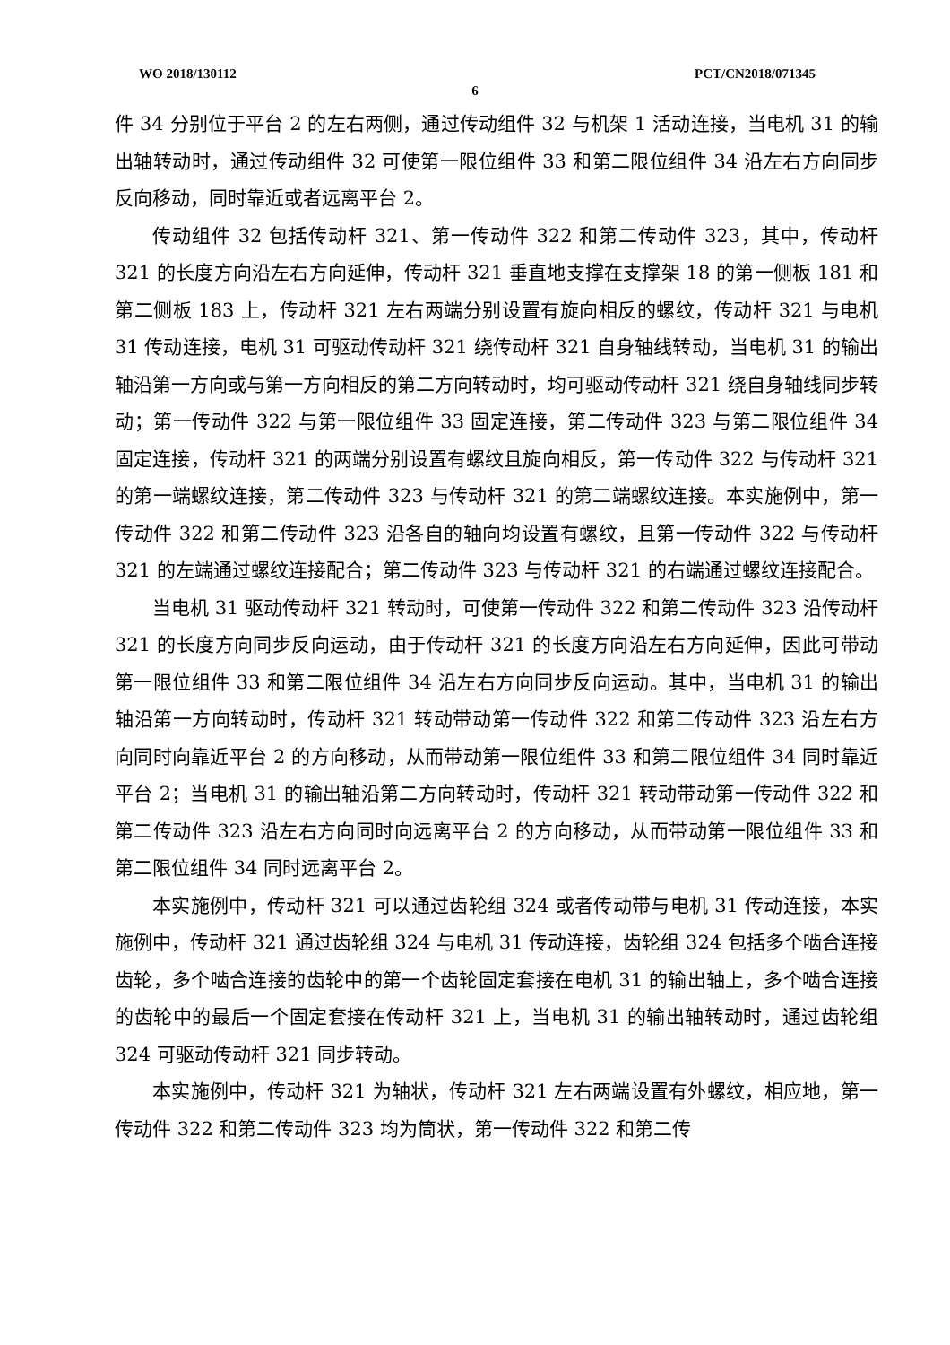WO 2018/130112 PCT/CN2018/071345
6
件 34 分别位于平台 2 的左右两侧，通过传动组件 32 与机架 1 活动连接，当电机 31 的输出轴转动时，通过传动组件 32 可使第一限位组件 33 和第二限位组件 34 沿左右方向同步反向移动，同时靠近或者远离平台 2。
传动组件 32 包括传动杆 321、第一传动件 322 和第二传动件 323，其中，传动杆 321 的长度方向沿左右方向延伸，传动杆 321 垂直地支撑在支撑架 18 的第一侧板 181 和第二侧板 183 上，传动杆 321 左右两端分别设置有旋向相反的螺纹，传动杆 321 与电机 31 传动连接，电机 31 可驱动传动杆 321 绕传动杆 321 自身轴线转动，当电机 31 的输出轴沿第一方向或与第一方向相反的第二方向转动时，均可驱动传动杆 321 绕自身轴线同步转动；第一传动件 322 与第一限位组件 33 固定连接，第二传动件 323 与第二限位组件 34 固定连接，传动杆 321 的两端分别设置有螺纹且旋向相反，第一传动件 322 与传动杆 321 的第一端螺纹连接，第二传动件 323 与传动杆 321 的第二端螺纹连接。本实施例中，第一传动件 322 和第二传动件 323 沿各自的轴向均设置有螺纹，且第一传动件 322 与传动杆 321 的左端通过螺纹连接配合；第二传动件 323 与传动杆 321 的右端通过螺纹连接配合。
当电机 31 驱动传动杆 321 转动时，可使第一传动件 322 和第二传动件 323 沿传动杆 321 的长度方向同步反向运动，由于传动杆 321 的长度方向沿左右方向延伸，因此可带动第一限位组件 33 和第二限位组件 34 沿左右方向同步反向运动。其中，当电机 31 的输出轴沿第一方向转动时，传动杆 321 转动带动第一传动件 322 和第二传动件 323 沿左右方向同时向靠近平台 2 的方向移动，从而带动第一限位组件 33 和第二限位组件 34 同时靠近平台 2；当电机 31 的输出轴沿第二方向转动时，传动杆 321 转动带动第一传动件 322 和第二传动件 323 沿左右方向同时向远离平台 2 的方向移动，从而带动第一限位组件 33 和第二限位组件 34 同时远离平台 2。
本实施例中，传动杆 321 可以通过齿轮组 324 或者传动带与电机 31 传动连接，本实施例中，传动杆 321 通过齿轮组 324 与电机 31 传动连接，齿轮组 324 包括多个啮合连接齿轮，多个啮合连接的齿轮中的第一个齿轮固定套接在电机 31 的输出轴上，多个啮合连接的齿轮中的最后一个固定套接在传动杆 321 上，当电机 31 的输出轴转动时，通过齿轮组 324 可驱动传动杆 321 同步转动。
本实施例中，传动杆 321 为轴状，传动杆 321 左右两端设置有外螺纹，相应地，第一传动件 322 和第二传动件 323 均为筒状，第一传动件 322 和第二传